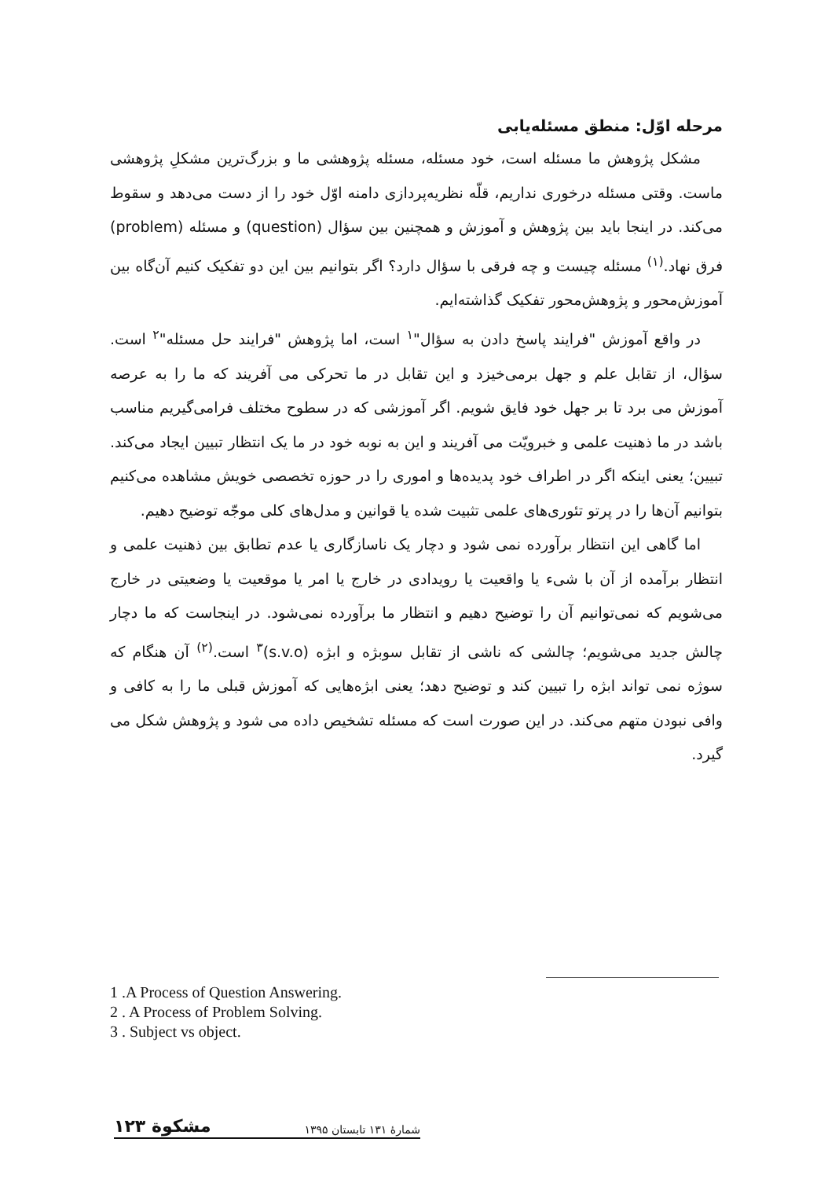مرحله اوّل: منطق مسئله‌یابی
مشکل پژوهش ما مسئله است، خود مسئله، مسئله پژوهشی ما و بزرگ‌ترین مشکلِ پژوهشی ماست. وقتی مسئله درخوری نداریم، قلّه نظریه‌پردازی دامنه اوّل خود را از دست می‌دهد و سقوط می‌کند. در اینجا باید بین پژوهش و آموزش و همچنین بین سؤال (question) و مسئله (problem) فرق نهاد.<sup>(۱)</sup> مسئله چیست و چه فرقی با سؤال دارد؟ اگر بتوانیم بین این دو تفکیک کنیم آن‌گاه بین آموزش‌محور و پژوهش‌محور تفکیک گذاشته‌ایم.
در واقع آموزش "فرایند پاسخ دادن به سؤال"<sup>۱</sup> است، اما پژوهش "فرایند حل مسئله"<sup>۲</sup> است. سؤال، از تقابل علم و جهل برمی‌خیزد و این تقابل در ما تحرکی می آفریند که ما را به عرصه آموزش می برد تا بر جهل خود فایق شویم. اگر آموزشی که در سطوح مختلف فرامی‌گیریم مناسب باشد در ما ذهنیت علمی و خبرویّت می آفریند و این به نوبه خود در ما یک انتظار تبیین ایجاد می‌کند. تبیین؛ یعنی اینکه اگر در اطراف خود پدیده‌ها و اموری را در حوزه تخصصی خویش مشاهده می‌کنیم بتوانیم آن‌ها را در پرتو تئوری‌های علمی تثبیت شده یا قوانین و مدل‌های کلی موجّه توضیح دهیم.
اما گاهی این انتظار برآورده نمی شود و دچار یک ناسازگاری یا عدم تطابق بین ذهنیت علمی و انتظار برآمده از آن با شیء یا واقعیت یا رویدادی در خارج یا امر یا موقعیت یا وضعیتی در خارج می‌شویم که نمی‌توانیم آن را توضیح دهیم و انتظار ما برآورده نمی‌شود. در اینجاست که ما دچار چالش جدید می‌شویم؛ چالشی که ناشی از تقابل سوبژه و ابژه (s.v.o)<sup>۳</sup> است.<sup>(۲)</sup> آن هنگام که سوژه نمی تواند ابژه را تبیین کند و توضیح دهد؛ یعنی ابژه‌هایی که آموزش قبلی ما را به کافی و وافی نبودن متهم می‌کند. در این صورت است که مسئله تشخیص داده می شود و پژوهش شکل می گیرد.
1 .A Process of Question Answering.
2 . A Process of Problem Solving.
3 . Subject vs object.
شمارهٔ ۱۳۱ تابستان ۱۳۹۵ مشکوة ۱۲۳